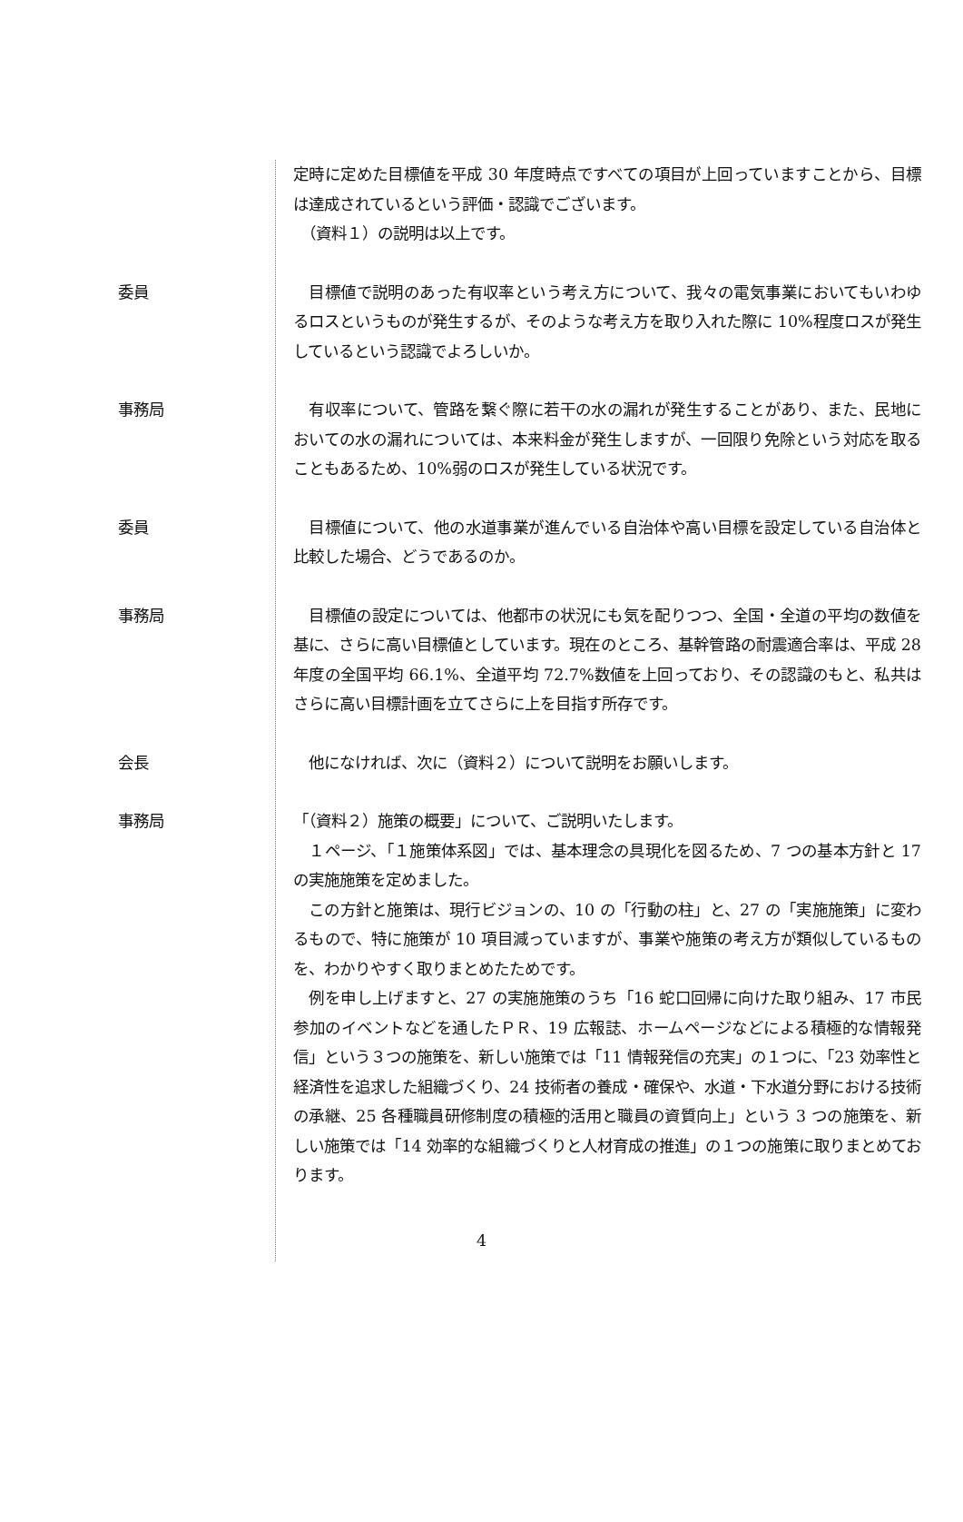定時に定めた目標値を平成 30 年度時点ですべての項目が上回っていますことから、目標は達成されているという評価・認識でございます。
　（資料１）の説明は以上です。
委員 　目標値で説明のあった有収率という考え方について、我々の電気事業においてもいわゆるロスというものが発生するが、そのような考え方を取り入れた際に 10%程度ロスが発生しているという認識でよろしいか。
事務局 　有収率について、管路を繋ぐ際に若干の水の漏れが発生することがあり、また、民地においての水の漏れについては、本来料金が発生しますが、一回限り免除という対応を取ることもあるため、10%弱のロスが発生している状況です。
委員 　目標値について、他の水道事業が進んでいる自治体や高い目標を設定している自治体と比較した場合、どうであるのか。
事務局 　目標値の設定については、他都市の状況にも気を配りつつ、全国・全道の平均の数値を基に、さらに高い目標値としています。現在のところ、基幹管路の耐震適合率は、平成 28 年度の全国平均 66.1%、全道平均 72.7%数値を上回っており、その認識のもと、私共はさらに高い目標計画を立てさらに上を目指す所存です。
会長 　他になければ、次に（資料２）について説明をお願いします。
事務局 「（資料２）施策の概要」について、ご説明いたします。
　１ページ、「１施策体系図」では、基本理念の具現化を図るため、7 つの基本方針と 17 の実施施策を定めました。
　この方針と施策は、現行ビジョンの、10 の「行動の柱」と、27 の「実施施策」に変わるもので、特に施策が 10 項目減っていますが、事業や施策の考え方が類似しているものを、わかりやすく取りまとめたためです。
　例を申し上げますと、27 の実施施策のうち「16 蛇口回帰に向けた取り組み、17 市民参加のイベントなどを通したＰＲ、19 広報誌、ホームページなどによる積極的な情報発信」という３つの施策を、新しい施策では「11 情報発信の充実」の１つに、「23 効率性と経済性を追求した組織づくり、24 技術者の養成・確保や、水道・下水道分野における技術の承継、25 各種職員研修制度の積極的活用と職員の資質向上」という 3 つの施策を、新しい施策では「14 効率的な組織づくりと人材育成の推進」の１つの施策に取りまとめております。
4